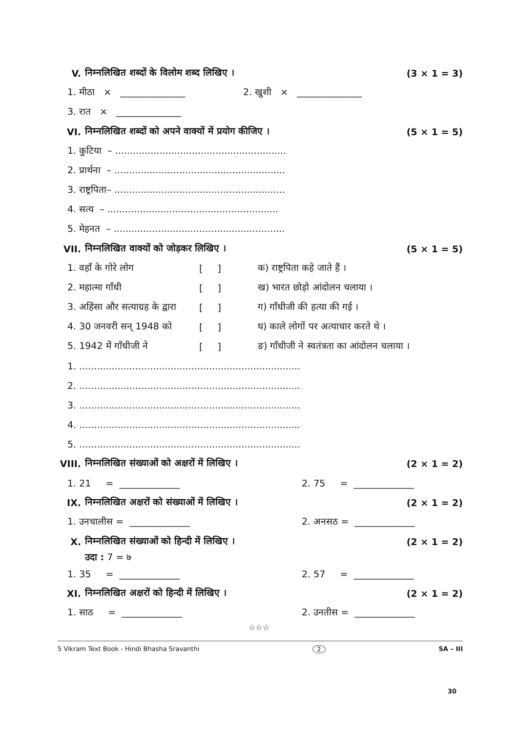V. निम्नलिखित शब्दों के विलोम शब्द लिखिए । (3 × 1 = 3)
1. मीठा × ______________ 2. खुशी × ______________
3. रात × ______________
VI. निम्नलिखित शब्दों को अपने वाक्यों में प्रयोग कीजिए । (5 × 1 = 5)
1. कुटिया – ..........................................................
2. प्रार्थना – ..........................................................
3. राष्ट्रपिता– ..........................................................
4. सत्य – ..........................................................
5. मेहनत – ..........................................................
VII. निम्नलिखित वाक्यों को जोड़कर लिखिए । (5 × 1 = 5)
1. वहाँ के गोरे लोग [ ] क) राष्ट्रपिता कहे जाते हैं ।
2. महात्मा गाँधी [ ] ख) भारत छोड़ो आंदोलन चलाया ।
3. अहिंसा और सत्याग्रह के द्वारा [ ] ग) गाँधीजी की हत्या की गई ।
4. 30 जनवरी सन् 1948 को [ ] घ) काले लोगों पर अत्याचार करते थे ।
5. 1942 में गाँधीजी ने [ ] ङ) गाँधीजी ने स्वतंत्रता का आंदोलन चलाया ।
1. ...........................................................................
2. ...........................................................................
3. ...........................................................................
4. ...........................................................................
5. ...........................................................................
VIII. निम्नलिखित संख्याओं को अक्षरों में लिखिए । (2 × 1 = 2)
1. 21 = _____________ 2. 75 = _____________
IX. निम्नलिखित अक्षरों को संख्याओं में लिखिए । (2 × 1 = 2)
1. उनचालीस = _____________ 2. अनसठ = _____________
X. निम्नलिखित संख्याओं को हिन्दी में लिखिए । (2 × 1 = 2)
उदा : 7 = ७
1. 35 = _____________ 2. 57 = _____________
XI. निम्नलिखित अक्षरों को हिन्दी में लिखिए । (2 × 1 = 2)
1. साठ = _____________ 2. उनतीस = _____________
☆☆☆
5 Vikram Text Book - Hindi Bhasha Sravanthi 2 SA – III
30